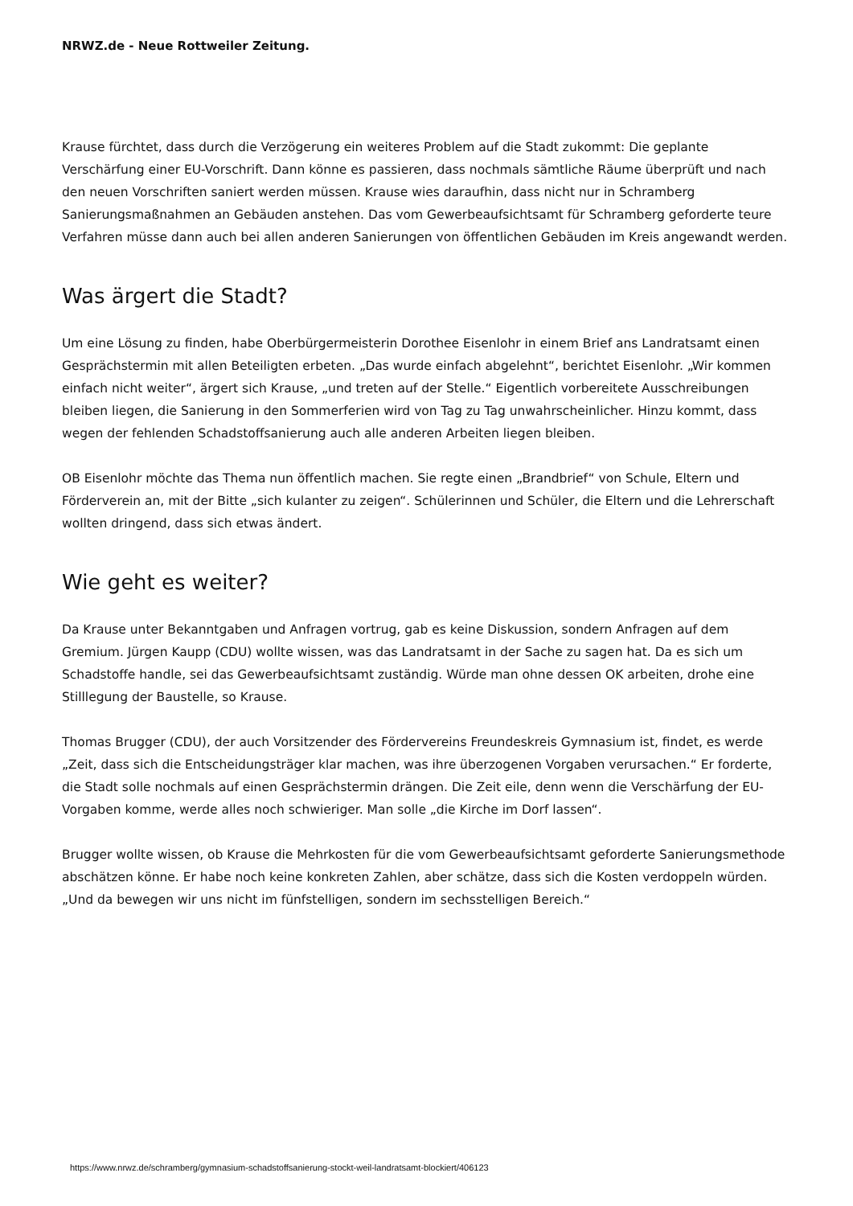NRWZ.de - Neue Rottweiler Zeitung.
Krause fürchtet, dass durch die Verzögerung ein weiteres Problem auf die Stadt zukommt: Die geplante Verschärfung einer EU-Vorschrift. Dann könne es passieren, dass nochmals sämtliche Räume überprüft und nach den neuen Vorschriften saniert werden müssen. Krause wies daraufhin, dass nicht nur in Schramberg Sanierungsmaßnahmen an Gebäuden anstehen. Das vom Gewerbeaufsichtsamt für Schramberg geforderte teure Verfahren müsse dann auch bei allen anderen Sanierungen von öffentlichen Gebäuden im Kreis angewandt werden.
Was ärgert die Stadt?
Um eine Lösung zu finden, habe Oberbürgermeisterin Dorothee Eisenlohr in einem Brief ans Landratsamt einen Gesprächstermin mit allen Beteiligten erbeten. „Das wurde einfach abgelehnt“, berichtet Eisenlohr. „Wir kommen einfach nicht weiter“, ärgert sich Krause, „und treten auf der Stelle.“ Eigentlich vorbereitete Ausschreibungen bleiben liegen, die Sanierung in den Sommerferien wird von Tag zu Tag unwahrscheinlicher. Hinzu kommt, dass wegen der fehlenden Schadstoffsanierung auch alle anderen Arbeiten liegen bleiben.
OB Eisenlohr möchte das Thema nun öffentlich machen. Sie regte einen „Brandbrief“ von Schule, Eltern und Förderverein an, mit der Bitte „sich kulanter zu zeigen“. Schülerinnen und Schüler, die Eltern und die Lehrerschaft wollten dringend, dass sich etwas ändert.
Wie geht es weiter?
Da Krause unter Bekanntgaben und Anfragen vortrug, gab es keine Diskussion, sondern Anfragen auf dem Gremium. Jürgen Kaupp (CDU) wollte wissen, was das Landratsamt in der Sache zu sagen hat. Da es sich um Schadstoffe handle, sei das Gewerbeaufsichtsamt zuständig. Würde man ohne dessen OK arbeiten, drohe eine Stilllegung der Baustelle, so Krause.
Thomas Brugger (CDU), der auch Vorsitzender des Fördervereins Freundeskreis Gymnasium ist, findet, es werde „Zeit, dass sich die Entscheidungsträger klar machen, was ihre überzogenen Vorgaben verursachen.“ Er forderte, die Stadt solle nochmals auf einen Gesprächstermin drängen. Die Zeit eile, denn wenn die Verschärfung der EU-Vorgaben komme, werde alles noch schwieriger. Man solle „die Kirche im Dorf lassen“.
Brugger wollte wissen, ob Krause die Mehrkosten für die vom Gewerbeaufsichtsamt geforderte Sanierungsmethode abschätzen könne. Er habe noch keine konkreten Zahlen, aber schätze, dass sich die Kosten verdoppeln würden. „Und da bewegen wir uns nicht im fünfstelligen, sondern im sechsstelligen Bereich.“
https://www.nrwz.de/schramberg/gymnasium-schadstoffsanierung-stockt-weil-landratsamt-blockiert/406123